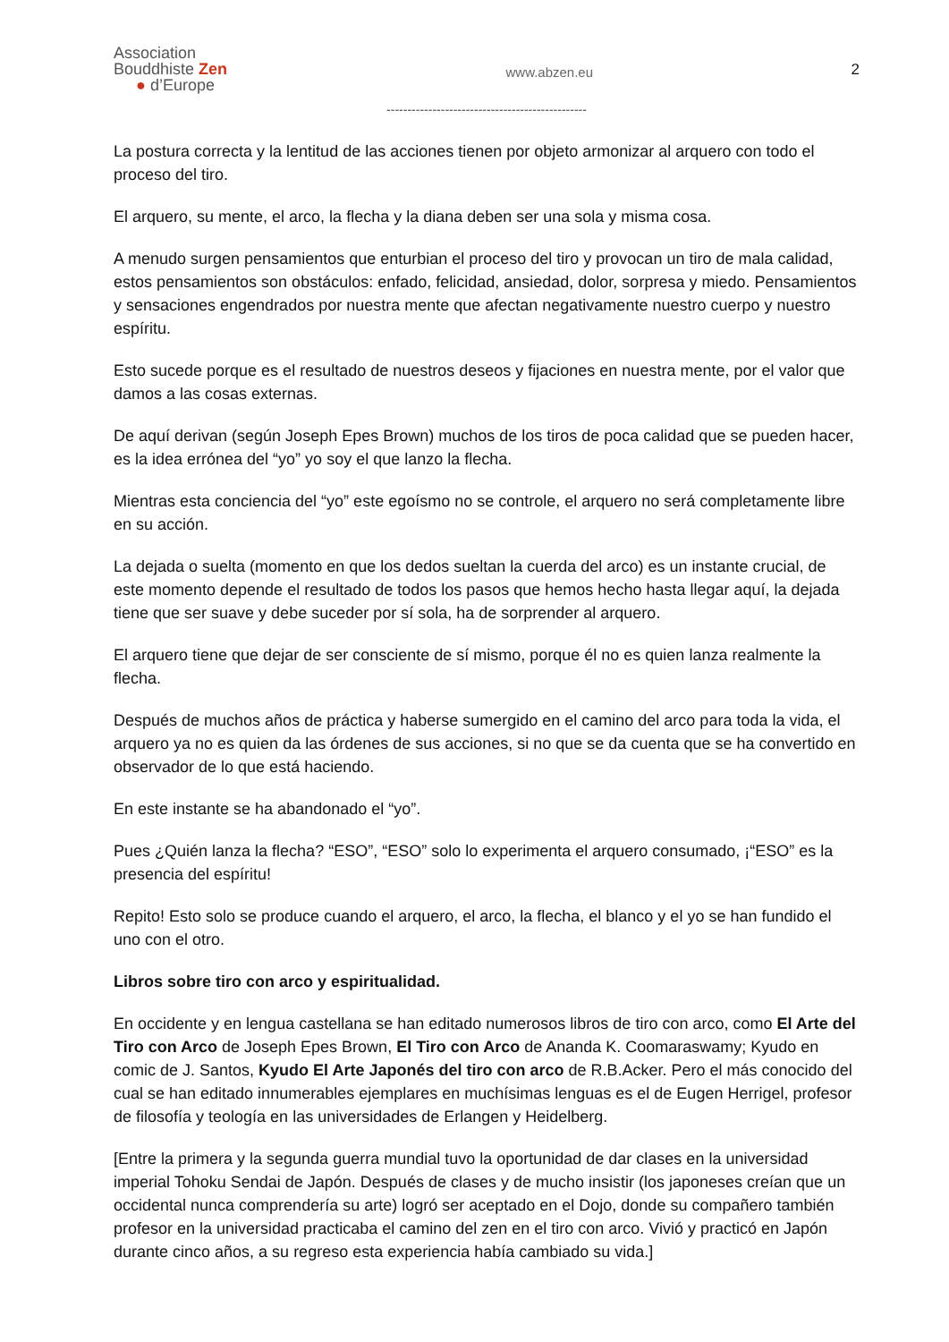Association
Bouddhiste Zen
● d’Europe
www.abzen.eu
2
------------------------------------------------
La postura correcta y la lentitud de las acciones tienen por objeto armonizar al arquero con todo el proceso del tiro.
El arquero, su mente, el arco, la flecha y la diana deben ser una sola y misma cosa.
A menudo surgen pensamientos que enturbian el proceso del tiro y provocan un tiro de mala calidad, estos pensamientos son obstáculos: enfado, felicidad, ansiedad, dolor, sorpresa y miedo. Pensamientos y sensaciones engendrados por nuestra mente que afectan negativamente nuestro cuerpo y nuestro espíritu.
Esto sucede porque es el resultado de nuestros deseos y fijaciones en nuestra mente, por el valor que damos a las cosas externas.
De aquí derivan (según Joseph Epes Brown) muchos de los tiros de poca calidad que se pueden hacer, es la idea errónea del “yo” yo soy el que lanzo la flecha.
Mientras esta conciencia del “yo” este egoísmo no se controle, el arquero no será completamente libre en su acción.
La dejada o suelta (momento en que los dedos sueltan la cuerda del arco) es un instante crucial, de este momento depende el resultado de todos los pasos que hemos hecho hasta llegar aquí, la dejada tiene que ser suave y debe suceder por sí sola, ha de sorprender al arquero.
El arquero tiene que dejar de ser consciente de sí mismo, porque él no es quien lanza realmente la flecha.
Después de muchos años de práctica y haberse sumergido en el camino del arco para toda la vida, el arquero ya no es quien da las órdenes de sus acciones, si no que se da cuenta que se ha convertido en observador de lo que está haciendo.
En este instante se ha abandonado el “yo”.
Pues ¿Quién lanza la flecha? “ESO”, “ESO” solo lo experimenta el arquero consumado, ¡“ESO” es la presencia del espíritu!
Repito! Esto solo se produce cuando el arquero, el arco, la flecha, el blanco y el yo se han fundido el uno con el otro.
Libros sobre tiro con arco y espiritualidad.
En occidente y en lengua castellana se han editado numerosos libros de tiro con arco, como El Arte del Tiro con Arco de Joseph Epes Brown, El Tiro con Arco de Ananda K. Coomaraswamy; Kyudo en comic de J. Santos, Kyudo El Arte Japonés del tiro con arco de R.B.Acker. Pero el más conocido del cual se han editado innumerables ejemplares en muchísimas lenguas es el de Eugen Herrigel, profesor de filosofía y teología en las universidades de Erlangen y Heidelberg.
[Entre la primera y la segunda guerra mundial tuvo la oportunidad de dar clases en la universidad imperial Tohoku Sendai de Japón. Después de clases y de mucho insistir (los japoneses creían que un occidental nunca comprendería su arte) logró ser aceptado en el Dojo, donde su compañero también profesor en la universidad practicaba el camino del zen en el tiro con arco. Vivió y practicó en Japón durante cinco años, a su regreso esta experiencia había cambiado su vida.]